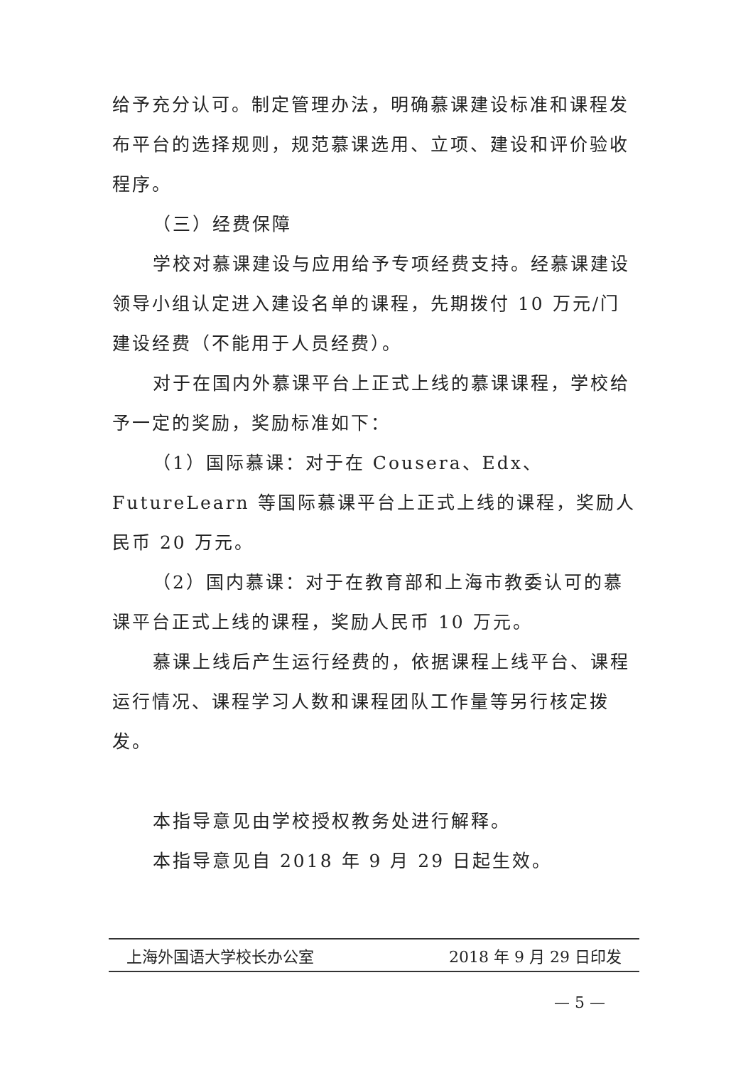给予充分认可。制定管理办法，明确慕课建设标准和课程发布平台的选择规则，规范慕课选用、立项、建设和评价验收程序。
（三）经费保障
学校对慕课建设与应用给予专项经费支持。经慕课建设领导小组认定进入建设名单的课程，先期拨付 10 万元/门建设经费（不能用于人员经费）。
对于在国内外慕课平台上正式上线的慕课课程，学校给予一定的奖励，奖励标准如下：
（1）国际慕课：对于在 Cousera、Edx、FutureLearn 等国际慕课平台上正式上线的课程，奖励人民币 20 万元。
（2）国内慕课：对于在教育部和上海市教委认可的慕课平台正式上线的课程，奖励人民币 10 万元。
慕课上线后产生运行经费的，依据课程上线平台、课程运行情况、课程学习人数和课程团队工作量等另行核定拨发。
本指导意见由学校授权教务处进行解释。
本指导意见自 2018 年 9 月 29 日起生效。
上海外国语大学校长办公室 2018 年 9 月 29 日印发
— 5 —